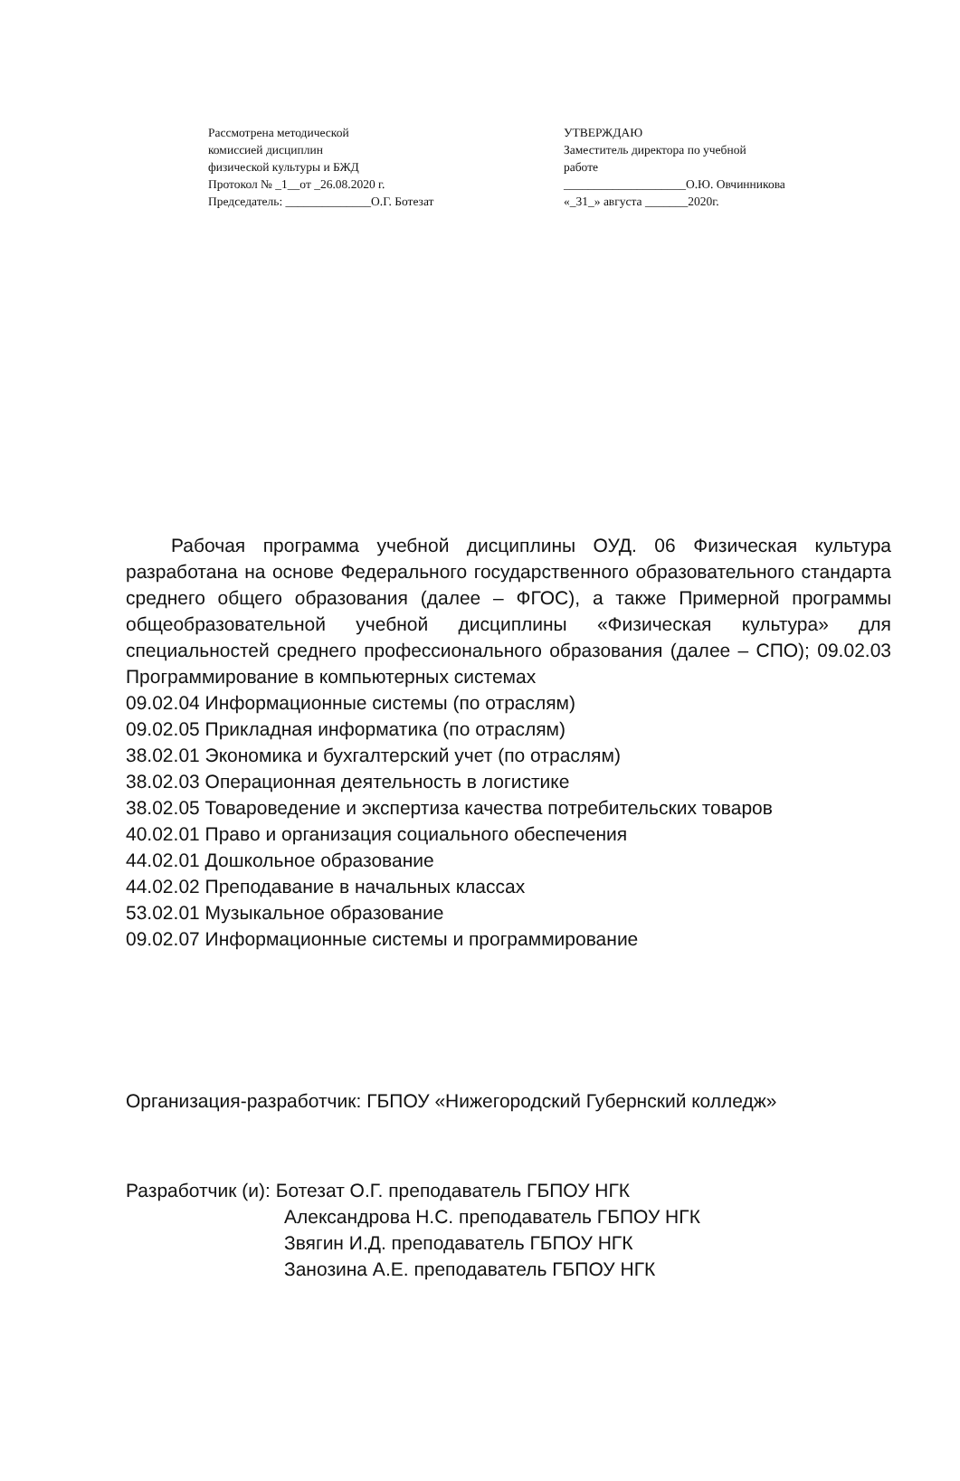Рассмотрена методической
комиссией дисциплин
физической культуры и БЖД
Протокол № _1__от _26.08.2020 г.
Председатель: ______________О.Г. Ботезат
УТВЕРЖДАЮ
Заместитель директора по учебной
работе
____________________О.Ю. Овчинникова
«_31_» августа _______2020г.
Рабочая программа учебной дисциплины ОУД. 06 Физическая культура разработана на основе Федерального государственного образовательного стандарта среднего общего образования (далее – ФГОС), а также Примерной программы общеобразовательной учебной дисциплины «Физическая культура» для специальностей среднего профессионального образования (далее – СПО); 09.02.03 Программирование в компьютерных системах
09.02.04 Информационные системы (по отраслям)
09.02.05 Прикладная информатика (по отраслям)
38.02.01 Экономика и бухгалтерский учет (по отраслям)
38.02.03 Операционная деятельность в логистике
38.02.05 Товароведение и экспертиза качества потребительских товаров
40.02.01 Право и организация социального обеспечения
44.02.01 Дошкольное образование
44.02.02 Преподавание в начальных классах
53.02.01 Музыкальное образование
09.02.07 Информационные системы и программирование
Организация-разработчик: ГБПОУ «Нижегородский Губернский колледж»
Разработчик (и): Ботезат О.Г. преподаватель ГБПОУ НГК
Александрова Н.С. преподаватель ГБПОУ НГК
Звягин И.Д. преподаватель ГБПОУ НГК
Занозина А.Е. преподаватель ГБПОУ НГК